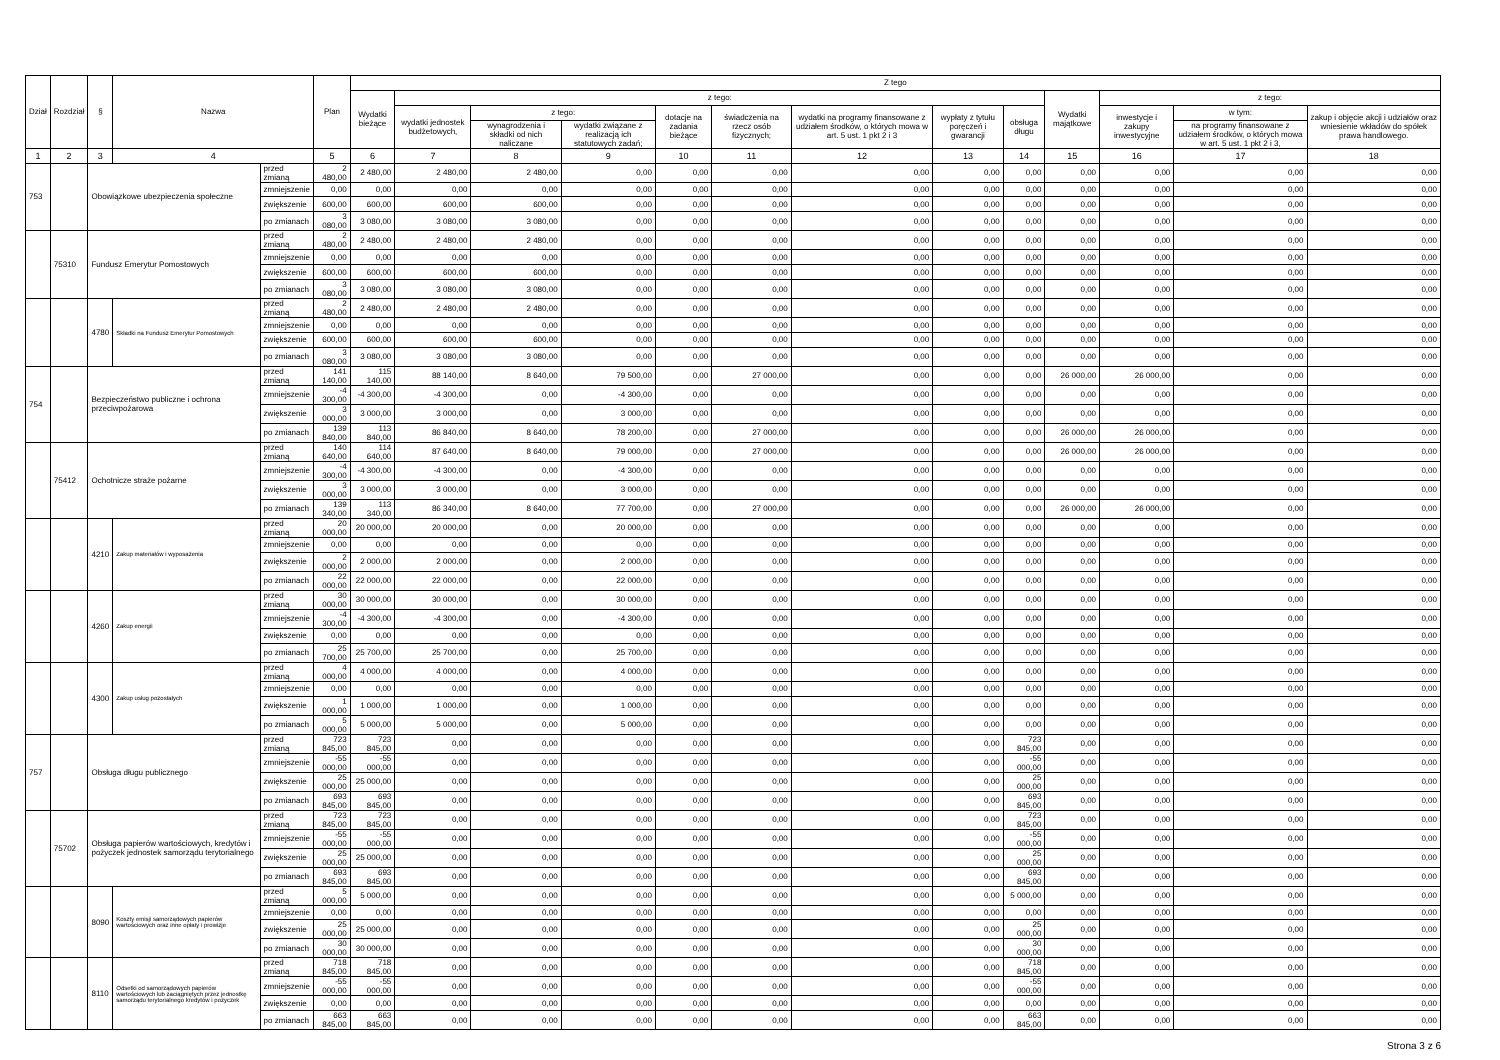| Dział | Rozdział | § | Nazwa | | Plan | Z tego | | | | | | | | | | | | |
| --- | --- | --- | --- | --- | --- | --- | --- | --- | --- | --- | --- | --- | --- | --- | --- | --- | --- | --- |
| | | | | | | Wydatki bieżące | z tego: | | | | | | | | Wydatki majątkowe | z tego: | | |
| | | | | | | | wydatki jednostek budżetowych, | z tego: | | dotacje na zadania bieżące | świadczenia na rzecz osób fizycznych; | wydatki na programy finansowane z udziałem środków, o których mowa w art. 5 ust. 1 pkt 2 i 3 | wypłaty z tytułu poręczeń i gwarancji | obsługa długu | | inwestycje i zakupy inwestycyjne | w tym: | zakup i objęcie akcji i udziałów oraz wniesienie wkładów do spółek prawa handlowego. |
| | | | | | | | | wynagrodzenia i składki od nich naliczane | wydatki związane z realizacją ich statutowych zadań; | | | | | | | | na programy finansowane z udziałem środków, o których mowa w art. 5 ust. 1 pkt 2 i 3, | |
| 1 | 2 | 3 | 4 | | 5 | 6 | 7 | 8 | 9 | 10 | 11 | 12 | 13 | 14 | 15 | 16 | 17 | 18 |
| 753 | | Obowiązkowe ubezpieczenia społeczne | | przed zmianą | 2 480,00 | 2 480,00 | 2 480,00 | 2 480,00 | 0,00 | 0,00 | 0,00 | 0,00 | 0,00 | 0,00 | 0,00 | 0,00 | 0,00 | 0,00 |
| | | | | zmniejszenie | 0,00 | 0,00 | 0,00 | 0,00 | 0,00 | 0,00 | 0,00 | 0,00 | 0,00 | 0,00 | 0,00 | 0,00 | 0,00 | 0,00 |
| | | | | zwiększenie | 600,00 | 600,00 | 600,00 | 600,00 | 0,00 | 0,00 | 0,00 | 0,00 | 0,00 | 0,00 | 0,00 | 0,00 | 0,00 | 0,00 |
| | | | | po zmianach | 3 080,00 | 3 080,00 | 3 080,00 | 3 080,00 | 0,00 | 0,00 | 0,00 | 0,00 | 0,00 | 0,00 | 0,00 | 0,00 | 0,00 | 0,00 |
| | 75310 | Fundusz Emerytur Pomostowych | | przed zmianą | 2 480,00 | 2 480,00 | 2 480,00 | 2 480,00 | 0,00 | 0,00 | 0,00 | 0,00 | 0,00 | 0,00 | 0,00 | 0,00 | 0,00 | 0,00 |
| | | | | zmniejszenie | 0,00 | 0,00 | 0,00 | 0,00 | 0,00 | 0,00 | 0,00 | 0,00 | 0,00 | 0,00 | 0,00 | 0,00 | 0,00 | 0,00 |
| | | | | zwiększenie | 600,00 | 600,00 | 600,00 | 600,00 | 0,00 | 0,00 | 0,00 | 0,00 | 0,00 | 0,00 | 0,00 | 0,00 | 0,00 | 0,00 |
| | | | | po zmianach | 3 080,00 | 3 080,00 | 3 080,00 | 3 080,00 | 0,00 | 0,00 | 0,00 | 0,00 | 0,00 | 0,00 | 0,00 | 0,00 | 0,00 | 0,00 |
| | | 4780 | Składki na Fundusz Emerytur Pomostowych | przed zmianą | 2 480,00 | 2 480,00 | 2 480,00 | 2 480,00 | 0,00 | 0,00 | 0,00 | 0,00 | 0,00 | 0,00 | 0,00 | 0,00 | 0,00 | 0,00 |
| | | | | zmniejszenie | 0,00 | 0,00 | 0,00 | 0,00 | 0,00 | 0,00 | 0,00 | 0,00 | 0,00 | 0,00 | 0,00 | 0,00 | 0,00 | 0,00 |
| | | | | zwiększenie | 600,00 | 600,00 | 600,00 | 600,00 | 0,00 | 0,00 | 0,00 | 0,00 | 0,00 | 0,00 | 0,00 | 0,00 | 0,00 | 0,00 |
| | | | | po zmianach | 3 080,00 | 3 080,00 | 3 080,00 | 3 080,00 | 0,00 | 0,00 | 0,00 | 0,00 | 0,00 | 0,00 | 0,00 | 0,00 | 0,00 | 0,00 |
| 754 | | Bezpieczeństwo publiczne i ochrona przeciwpożarowa | | przed zmianą | 141 140,00 | 115 140,00 | 88 140,00 | 8 640,00 | 79 500,00 | 0,00 | 27 000,00 | 0,00 | 0,00 | 0,00 | 26 000,00 | 26 000,00 | 0,00 | 0,00 |
| | | | | zmniejszenie | -4 300,00 | -4 300,00 | -4 300,00 | 0,00 | -4 300,00 | 0,00 | 0,00 | 0,00 | 0,00 | 0,00 | 0,00 | 0,00 | 0,00 | 0,00 |
| | | | | zwiększenie | 3 000,00 | 3 000,00 | 3 000,00 | 0,00 | 3 000,00 | 0,00 | 0,00 | 0,00 | 0,00 | 0,00 | 0,00 | 0,00 | 0,00 | 0,00 |
| | | | | po zmianach | 139 840,00 | 113 840,00 | 86 840,00 | 8 640,00 | 78 200,00 | 0,00 | 27 000,00 | 0,00 | 0,00 | 0,00 | 26 000,00 | 26 000,00 | 0,00 | 0,00 |
| | 75412 | Ochotnicze straże pożarne | | przed zmianą | 140 640,00 | 114 640,00 | 87 640,00 | 8 640,00 | 79 000,00 | 0,00 | 27 000,00 | 0,00 | 0,00 | 0,00 | 26 000,00 | 26 000,00 | 0,00 | 0,00 |
| | | | | zmniejszenie | -4 300,00 | -4 300,00 | -4 300,00 | 0,00 | -4 300,00 | 0,00 | 0,00 | 0,00 | 0,00 | 0,00 | 0,00 | 0,00 | 0,00 | 0,00 |
| | | | | zwiększenie | 3 000,00 | 3 000,00 | 3 000,00 | 0,00 | 3 000,00 | 0,00 | 0,00 | 0,00 | 0,00 | 0,00 | 0,00 | 0,00 | 0,00 | 0,00 |
| | | | | po zmianach | 139 340,00 | 113 340,00 | 86 340,00 | 8 640,00 | 77 700,00 | 0,00 | 27 000,00 | 0,00 | 0,00 | 0,00 | 26 000,00 | 26 000,00 | 0,00 | 0,00 |
| | | 4210 | Zakup materiałów i wyposażenia | przed zmianą | 20 000,00 | 20 000,00 | 20 000,00 | 0,00 | 20 000,00 | 0,00 | 0,00 | 0,00 | 0,00 | 0,00 | 0,00 | 0,00 | 0,00 | 0,00 |
| | | | | zmniejszenie | 0,00 | 0,00 | 0,00 | 0,00 | 0,00 | 0,00 | 0,00 | 0,00 | 0,00 | 0,00 | 0,00 | 0,00 | 0,00 | 0,00 |
| | | | | zwiększenie | 2 000,00 | 2 000,00 | 2 000,00 | 0,00 | 2 000,00 | 0,00 | 0,00 | 0,00 | 0,00 | 0,00 | 0,00 | 0,00 | 0,00 | 0,00 |
| | | | | po zmianach | 22 000,00 | 22 000,00 | 22 000,00 | 0,00 | 22 000,00 | 0,00 | 0,00 | 0,00 | 0,00 | 0,00 | 0,00 | 0,00 | 0,00 | 0,00 |
| | | 4260 | Zakup energii | przed zmianą | 30 000,00 | 30 000,00 | 30 000,00 | 0,00 | 30 000,00 | 0,00 | 0,00 | 0,00 | 0,00 | 0,00 | 0,00 | 0,00 | 0,00 | 0,00 |
| | | | | zmniejszenie | -4 300,00 | -4 300,00 | -4 300,00 | 0,00 | -4 300,00 | 0,00 | 0,00 | 0,00 | 0,00 | 0,00 | 0,00 | 0,00 | 0,00 | 0,00 |
| | | | | zwiększenie | 0,00 | 0,00 | 0,00 | 0,00 | 0,00 | 0,00 | 0,00 | 0,00 | 0,00 | 0,00 | 0,00 | 0,00 | 0,00 | 0,00 |
| | | | | po zmianach | 25 700,00 | 25 700,00 | 25 700,00 | 0,00 | 25 700,00 | 0,00 | 0,00 | 0,00 | 0,00 | 0,00 | 0,00 | 0,00 | 0,00 | 0,00 |
| | | 4300 | Zakup usług pozostałych | przed zmianą | 4 000,00 | 4 000,00 | 4 000,00 | 0,00 | 4 000,00 | 0,00 | 0,00 | 0,00 | 0,00 | 0,00 | 0,00 | 0,00 | 0,00 | 0,00 |
| | | | | zmniejszenie | 0,00 | 0,00 | 0,00 | 0,00 | 0,00 | 0,00 | 0,00 | 0,00 | 0,00 | 0,00 | 0,00 | 0,00 | 0,00 | 0,00 |
| | | | | zwiększenie | 1 000,00 | 1 000,00 | 1 000,00 | 0,00 | 1 000,00 | 0,00 | 0,00 | 0,00 | 0,00 | 0,00 | 0,00 | 0,00 | 0,00 | 0,00 |
| | | | | po zmianach | 5 000,00 | 5 000,00 | 5 000,00 | 0,00 | 5 000,00 | 0,00 | 0,00 | 0,00 | 0,00 | 0,00 | 0,00 | 0,00 | 0,00 | 0,00 |
| 757 | | Obsługa długu publicznego | | przed zmianą | 723 845,00 | 723 845,00 | 0,00 | 0,00 | 0,00 | 0,00 | 0,00 | 0,00 | 0,00 | 723 845,00 | 0,00 | 0,00 | 0,00 | 0,00 |
| | | | | zmniejszenie | -55 000,00 | -55 000,00 | 0,00 | 0,00 | 0,00 | 0,00 | 0,00 | 0,00 | 0,00 | -55 000,00 | 0,00 | 0,00 | 0,00 | 0,00 |
| | | | | zwiększenie | 25 000,00 | 25 000,00 | 0,00 | 0,00 | 0,00 | 0,00 | 0,00 | 0,00 | 0,00 | 25 000,00 | 0,00 | 0,00 | 0,00 | 0,00 |
| | | | | po zmianach | 693 845,00 | 693 845,00 | 0,00 | 0,00 | 0,00 | 0,00 | 0,00 | 0,00 | 0,00 | 693 845,00 | 0,00 | 0,00 | 0,00 | 0,00 |
| | 75702 | Obsługa papierów wartościowych, kredytów i pożyczek jednostek samorządu terytorialnego | | przed zmianą | 723 845,00 | 723 845,00 | 0,00 | 0,00 | 0,00 | 0,00 | 0,00 | 0,00 | 0,00 | 723 845,00 | 0,00 | 0,00 | 0,00 | 0,00 |
| | | | | zmniejszenie | -55 000,00 | -55 000,00 | 0,00 | 0,00 | 0,00 | 0,00 | 0,00 | 0,00 | 0,00 | -55 000,00 | 0,00 | 0,00 | 0,00 | 0,00 |
| | | | | zwiększenie | 25 000,00 | 25 000,00 | 0,00 | 0,00 | 0,00 | 0,00 | 0,00 | 0,00 | 0,00 | 25 000,00 | 0,00 | 0,00 | 0,00 | 0,00 |
| | | | | po zmianach | 693 845,00 | 693 845,00 | 0,00 | 0,00 | 0,00 | 0,00 | 0,00 | 0,00 | 0,00 | 693 845,00 | 0,00 | 0,00 | 0,00 | 0,00 |
| | | 8090 | Koszty emisji samorządowych papierów wartościowych oraz inne opłaty i prowizje | przed zmianą | 5 000,00 | 5 000,00 | 0,00 | 0,00 | 0,00 | 0,00 | 0,00 | 0,00 | 0,00 | 5 000,00 | 0,00 | 0,00 | 0,00 | 0,00 |
| | | | | zmniejszenie | 0,00 | 0,00 | 0,00 | 0,00 | 0,00 | 0,00 | 0,00 | 0,00 | 0,00 | 0,00 | 0,00 | 0,00 | 0,00 | 0,00 |
| | | | | zwiększenie | 25 000,00 | 25 000,00 | 0,00 | 0,00 | 0,00 | 0,00 | 0,00 | 0,00 | 0,00 | 25 000,00 | 0,00 | 0,00 | 0,00 | 0,00 |
| | | | | po zmianach | 30 000,00 | 30 000,00 | 0,00 | 0,00 | 0,00 | 0,00 | 0,00 | 0,00 | 0,00 | 30 000,00 | 0,00 | 0,00 | 0,00 | 0,00 |
| | | 8110 | Odsetki od samorządowych papierów wartościowych lub zaciągniętych przez jednostkę samorządu terytorialnego kredytów i pożyczek | przed zmianą | 718 845,00 | 718 845,00 | 0,00 | 0,00 | 0,00 | 0,00 | 0,00 | 0,00 | 0,00 | 718 845,00 | 0,00 | 0,00 | 0,00 | 0,00 |
| | | | | zmniejszenie | -55 000,00 | -55 000,00 | 0,00 | 0,00 | 0,00 | 0,00 | 0,00 | 0,00 | 0,00 | -55 000,00 | 0,00 | 0,00 | 0,00 | 0,00 |
| | | | | zwiększenie | 0,00 | 0,00 | 0,00 | 0,00 | 0,00 | 0,00 | 0,00 | 0,00 | 0,00 | 0,00 | 0,00 | 0,00 | 0,00 | 0,00 |
| | | | | po zmianach | 663 845,00 | 663 845,00 | 0,00 | 0,00 | 0,00 | 0,00 | 0,00 | 0,00 | 0,00 | 663 845,00 | 0,00 | 0,00 | 0,00 | 0,00 |
Strona 3 z 6